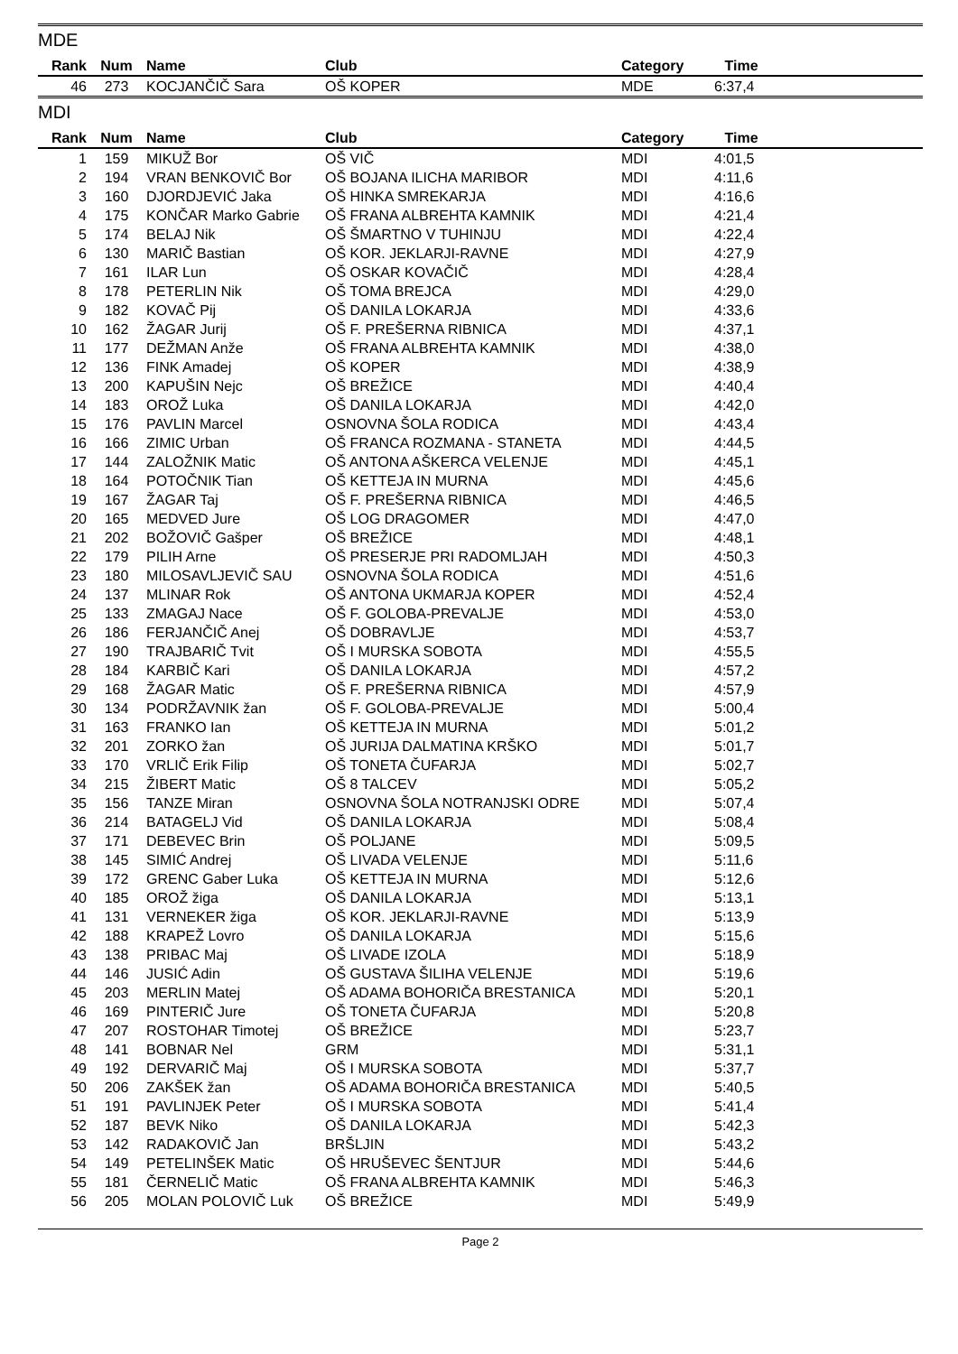MDE
| Rank | Num | Name | Club | Category | Time | |
| --- | --- | --- | --- | --- | --- | --- |
| 46 | 273 | KOCJANČIČ Sara | OŠ KOPER | MDE | 6:37,4 | |
MDI
| Rank | Num | Name | Club | Category | Time | |
| --- | --- | --- | --- | --- | --- | --- |
| 1 | 159 | MIKUŽ Bor | OŠ VIČ | MDI | 4:01,5 | |
| 2 | 194 | VRAN BENKOVIČ Bor | OŠ BOJANA ILICHA MARIBOR | MDI | 4:11,6 | |
| 3 | 160 | DJORDJEVIĆ Jaka | OŠ HINKA SMREKARJA | MDI | 4:16,6 | |
| 4 | 175 | KONČAR Marko Gabrie | OŠ FRANA ALBREHTA KAMNIK | MDI | 4:21,4 | |
| 5 | 174 | BELAJ Nik | OŠ ŠMARTNO V TUHINJU | MDI | 4:22,4 | |
| 6 | 130 | MARIČ Bastian | OŠ KOR. JEKLARJI-RAVNE | MDI | 4:27,9 | |
| 7 | 161 | ILAR Lun | OŠ OSKAR KOVAČIČ | MDI | 4:28,4 | |
| 8 | 178 | PETERLIN Nik | OŠ TOMA BREJCA | MDI | 4:29,0 | |
| 9 | 182 | KOVAČ Pij | OŠ DANILA LOKARJA | MDI | 4:33,6 | |
| 10 | 162 | ŽAGAR Jurij | OŠ F. PREŠERNA RIBNICA | MDI | 4:37,1 | |
| 11 | 177 | DEŽMAN Anže | OŠ FRANA ALBREHTA KAMNIK | MDI | 4:38,0 | |
| 12 | 136 | FINK Amadej | OŠ KOPER | MDI | 4:38,9 | |
| 13 | 200 | KAPUŠIN Nejc | OŠ BREŽICE | MDI | 4:40,4 | |
| 14 | 183 | OROŽ Luka | OŠ DANILA LOKARJA | MDI | 4:42,0 | |
| 15 | 176 | PAVLIN Marcel | OSNOVNA ŠOLA RODICA | MDI | 4:43,4 | |
| 16 | 166 | ZIMIC Urban | OŠ FRANCA ROZMANA - STANETA | MDI | 4:44,5 | |
| 17 | 144 | ZALOŽNIK Matic | OŠ ANTONA AŠKERCA VELENJE | MDI | 4:45,1 | |
| 18 | 164 | POTOČNIK Tian | OŠ KETTEJA IN MURNA | MDI | 4:45,6 | |
| 19 | 167 | ŽAGAR Taj | OŠ F. PREŠERNA RIBNICA | MDI | 4:46,5 | |
| 20 | 165 | MEDVED Jure | OŠ LOG DRAGOMER | MDI | 4:47,0 | |
| 21 | 202 | BOŽOVIČ Gašper | OŠ BREŽICE | MDI | 4:48,1 | |
| 22 | 179 | PILIH Arne | OŠ PRESERJE PRI RADOMLJAH | MDI | 4:50,3 | |
| 23 | 180 | MILOSAVLJEVIČ SAU | OSNOVNA ŠOLA RODICA | MDI | 4:51,6 | |
| 24 | 137 | MLINAR Rok | OŠ ANTONA UKMARJA KOPER | MDI | 4:52,4 | |
| 25 | 133 | ZMAGAJ Nace | OŠ F. GOLOBA-PREVALJE | MDI | 4:53,0 | |
| 26 | 186 | FERJANČIČ Anej | OŠ DOBRAVLJE | MDI | 4:53,7 | |
| 27 | 190 | TRAJBARIČ Tvit | OŠ I MURSKA SOBOTA | MDI | 4:55,5 | |
| 28 | 184 | KARBIČ Kari | OŠ DANILA LOKARJA | MDI | 4:57,2 | |
| 29 | 168 | ŽAGAR Matic | OŠ F. PREŠERNA RIBNICA | MDI | 4:57,9 | |
| 30 | 134 | PODRŽAVNIK žan | OŠ F. GOLOBA-PREVALJE | MDI | 5:00,4 | |
| 31 | 163 | FRANKO Ian | OŠ KETTEJA IN MURNA | MDI | 5:01,2 | |
| 32 | 201 | ZORKO žan | OŠ JURIJA DALMATINA KRŠKO | MDI | 5:01,7 | |
| 33 | 170 | VRLIČ Erik Filip | OŠ TONETA ČUFARJA | MDI | 5:02,7 | |
| 34 | 215 | ŽIBERT Matic | OŠ 8 TALCEV | MDI | 5:05,2 | |
| 35 | 156 | TANZE Miran | OSNOVNA ŠOLA NOTRANJSKI ODRE | MDI | 5:07,4 | |
| 36 | 214 | BATAGELJ Vid | OŠ DANILA LOKARJA | MDI | 5:08,4 | |
| 37 | 171 | DEBEVEC Brin | OŠ POLJANE | MDI | 5:09,5 | |
| 38 | 145 | SIMIĆ Andrej | OŠ LIVADA VELENJE | MDI | 5:11,6 | |
| 39 | 172 | GRENC Gaber Luka | OŠ KETTEJA IN MURNA | MDI | 5:12,6 | |
| 40 | 185 | OROŽ žiga | OŠ DANILA LOKARJA | MDI | 5:13,1 | |
| 41 | 131 | VERNEKER žiga | OŠ KOR. JEKLARJI-RAVNE | MDI | 5:13,9 | |
| 42 | 188 | KRAPEŽ Lovro | OŠ DANILA LOKARJA | MDI | 5:15,6 | |
| 43 | 138 | PRIBAC Maj | OŠ LIVADE IZOLA | MDI | 5:18,9 | |
| 44 | 146 | JUSIĆ Adin | OŠ GUSTAVA ŠILIHA VELENJE | MDI | 5:19,6 | |
| 45 | 203 | MERLIN Matej | OŠ ADAMA BOHORIČA BRESTANICA | MDI | 5:20,1 | |
| 46 | 169 | PINTERIČ Jure | OŠ TONETA ČUFARJA | MDI | 5:20,8 | |
| 47 | 207 | ROSTOHAR Timotej | OŠ BREŽICE | MDI | 5:23,7 | |
| 48 | 141 | BOBNAR Nel | GRM | MDI | 5:31,1 | |
| 49 | 192 | DERVARIČ Maj | OŠ I MURSKA SOBOTA | MDI | 5:37,7 | |
| 50 | 206 | ZAKŠEK žan | OŠ ADAMA BOHORIČA BRESTANICA | MDI | 5:40,5 | |
| 51 | 191 | PAVLINJEK Peter | OŠ I MURSKA SOBOTA | MDI | 5:41,4 | |
| 52 | 187 | BEVK Niko | OŠ DANILA LOKARJA | MDI | 5:42,3 | |
| 53 | 142 | RADAKOVIČ Jan | BRŠLJIN | MDI | 5:43,2 | |
| 54 | 149 | PETELINŠEK Matic | OŠ HRUŠEVEC ŠENTJUR | MDI | 5:44,6 | |
| 55 | 181 | ČERNELIČ Matic | OŠ FRANA ALBREHTA KAMNIK | MDI | 5:46,3 | |
| 56 | 205 | MOLAN POLOVIČ Luk | OŠ BREŽICE | MDI | 5:49,9 | |
Page 2